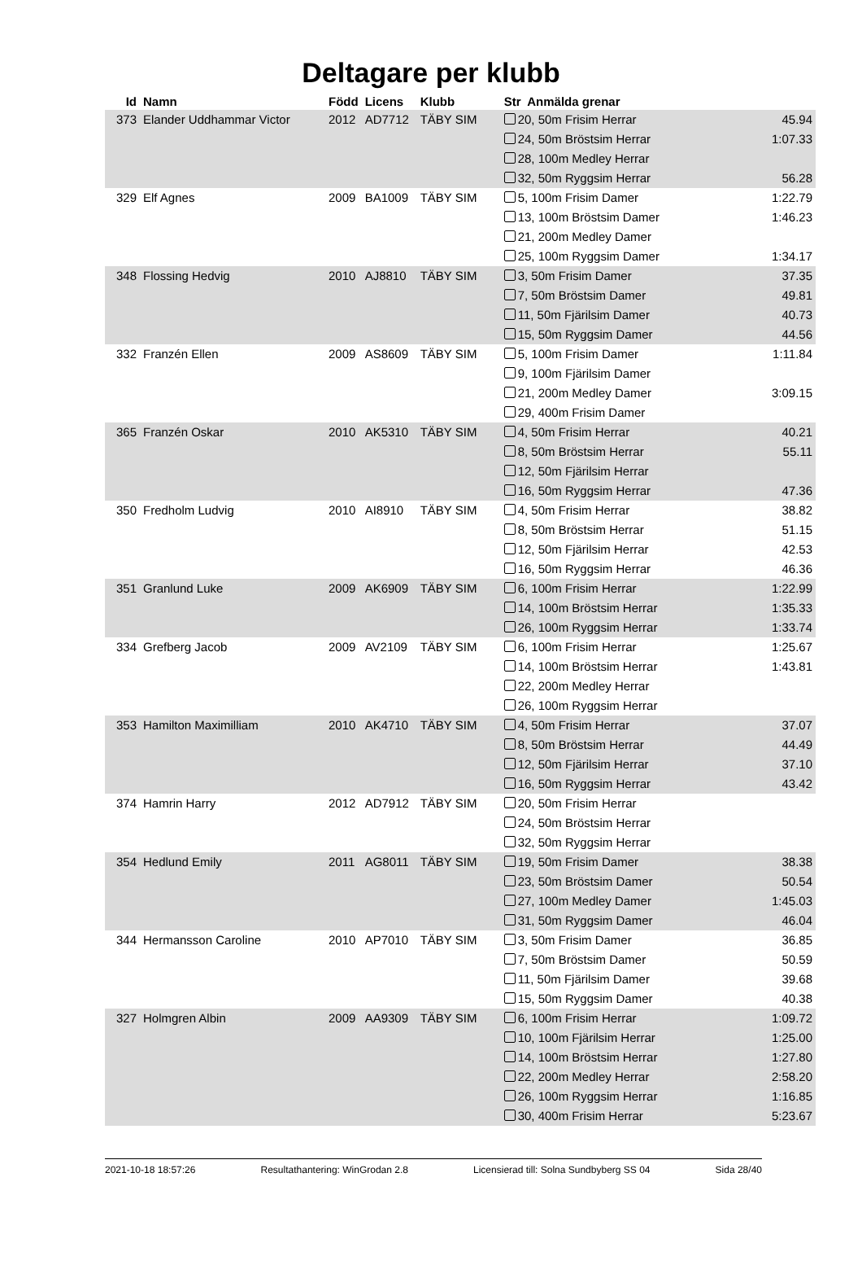Deltagare per klubb
| Id | Namn | Född | Licens | Klubb | Str Anmälda grenar | |
| --- | --- | --- | --- | --- | --- | --- |
| 373 | Elander Uddhammar Victor | 2012 | AD7712 | TÄBY SIM | 20, 50m Frisim Herrar | 45.94 |
| | | | | | 24, 50m Bröstsim Herrar | 1:07.33 |
| | | | | | 28, 100m Medley Herrar | |
| | | | | | 32, 50m Ryggsim Herrar | 56.28 |
| 329 | Elf Agnes | 2009 | BA1009 | TÄBY SIM | 5, 100m Frisim Damer | 1:22.79 |
| | | | | | 13, 100m Bröstsim Damer | 1:46.23 |
| | | | | | 21, 200m Medley Damer | |
| | | | | | 25, 100m Ryggsim Damer | 1:34.17 |
| 348 | Flossing Hedvig | 2010 | AJ8810 | TÄBY SIM | 3, 50m Frisim Damer | 37.35 |
| | | | | | 7, 50m Bröstsim Damer | 49.81 |
| | | | | | 11, 50m Fjärilsim Damer | 40.73 |
| | | | | | 15, 50m Ryggsim Damer | 44.56 |
| 332 | Franzén Ellen | 2009 | AS8609 | TÄBY SIM | 5, 100m Frisim Damer | 1:11.84 |
| | | | | | 9, 100m Fjärilsim Damer | |
| | | | | | 21, 200m Medley Damer | 3:09.15 |
| | | | | | 29, 400m Frisim Damer | |
| 365 | Franzén Oskar | 2010 | AK5310 | TÄBY SIM | 4, 50m Frisim Herrar | 40.21 |
| | | | | | 8, 50m Bröstsim Herrar | 55.11 |
| | | | | | 12, 50m Fjärilsim Herrar | |
| | | | | | 16, 50m Ryggsim Herrar | 47.36 |
| 350 | Fredholm Ludvig | 2010 | AI8910 | TÄBY SIM | 4, 50m Frisim Herrar | 38.82 |
| | | | | | 8, 50m Bröstsim Herrar | 51.15 |
| | | | | | 12, 50m Fjärilsim Herrar | 42.53 |
| | | | | | 16, 50m Ryggsim Herrar | 46.36 |
| 351 | Granlund Luke | 2009 | AK6909 | TÄBY SIM | 6, 100m Frisim Herrar | 1:22.99 |
| | | | | | 14, 100m Bröstsim Herrar | 1:35.33 |
| | | | | | 26, 100m Ryggsim Herrar | 1:33.74 |
| 334 | Grefberg Jacob | 2009 | AV2109 | TÄBY SIM | 6, 100m Frisim Herrar | 1:25.67 |
| | | | | | 14, 100m Bröstsim Herrar | 1:43.81 |
| | | | | | 22, 200m Medley Herrar | |
| | | | | | 26, 100m Ryggsim Herrar | |
| 353 | Hamilton Maximilliam | 2010 | AK4710 | TÄBY SIM | 4, 50m Frisim Herrar | 37.07 |
| | | | | | 8, 50m Bröstsim Herrar | 44.49 |
| | | | | | 12, 50m Fjärilsim Herrar | 37.10 |
| | | | | | 16, 50m Ryggsim Herrar | 43.42 |
| 374 | Hamrin Harry | 2012 | AD7912 | TÄBY SIM | 20, 50m Frisim Herrar | |
| | | | | | 24, 50m Bröstsim Herrar | |
| | | | | | 32, 50m Ryggsim Herrar | |
| 354 | Hedlund Emily | 2011 | AG8011 | TÄBY SIM | 19, 50m Frisim Damer | 38.38 |
| | | | | | 23, 50m Bröstsim Damer | 50.54 |
| | | | | | 27, 100m Medley Damer | 1:45.03 |
| | | | | | 31, 50m Ryggsim Damer | 46.04 |
| 344 | Hermansson Caroline | 2010 | AP7010 | TÄBY SIM | 3, 50m Frisim Damer | 36.85 |
| | | | | | 7, 50m Bröstsim Damer | 50.59 |
| | | | | | 11, 50m Fjärilsim Damer | 39.68 |
| | | | | | 15, 50m Ryggsim Damer | 40.38 |
| 327 | Holmgren Albin | 2009 | AA9309 | TÄBY SIM | 6, 100m Frisim Herrar | 1:09.72 |
| | | | | | 10, 100m Fjärilsim Herrar | 1:25.00 |
| | | | | | 14, 100m Bröstsim Herrar | 1:27.80 |
| | | | | | 22, 200m Medley Herrar | 2:58.20 |
| | | | | | 26, 100m Ryggsim Herrar | 1:16.85 |
| | | | | | 30, 400m Frisim Herrar | 5:23.67 |
2021-10-18 18:57:26 Resultathantering: WinGrodan 2.8 Licensierad till: Solna Sundbyberg SS 04 Sida 28/40